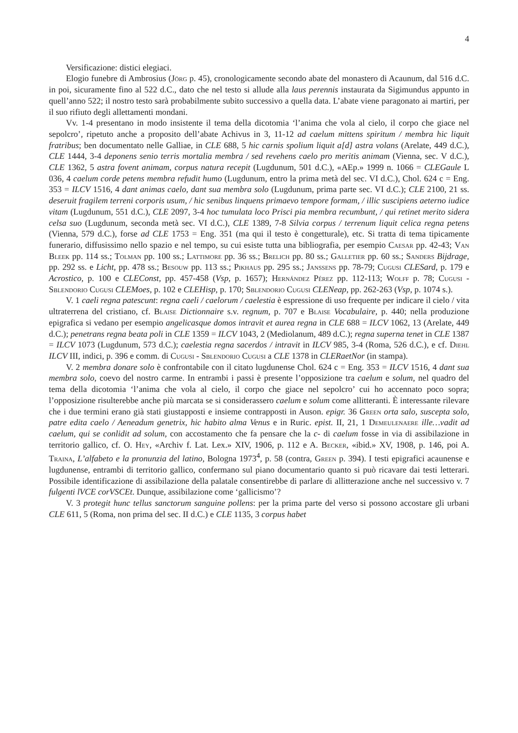4
Versificazione: distici elegiaci.
Elogio funebre di Ambrosius (Jörg p. 45), cronologicamente secondo abate del monastero di Acaunum, dal 516 d.C. in poi, sicuramente fino al 522 d.C., dato che nel testo si allude alla laus perennis instaurata da Sigimundus appunto in quell’anno 522; il nostro testo sarà probabilmente subito successivo a quella data. L’abate viene paragonato ai martiri, per il suo rifiuto degli allettamenti mondani.
Vv. 1-4 presentano in modo insistente il tema della dicotomia ‘l’anima che vola al cielo, il corpo che giace nel sepolcro’, ripetuto anche a proposito dell’abate Achivus in 3, 11-12 ad caelum mittens spiritum / membra hic liquit fratribus; ben documentato nelle Galliae, in CLE 688, 5 hic carnis spolium liquit a[d] astra volans (Arelate, 449 d.C.), CLE 1444, 3-4 deponens senio terris mortalia membra / sed revehens caelo pro meritis animam (Vienna, sec. V d.C.), CLE 1362, 5 astra fovent animam, corpus natura recepit (Lugdunum, 501 d.C.), «AEp.» 1999 n. 1066 = CLEGaule L 036, 4 caelum corde petens membra refudit humo (Lugdunum, entro la prima metà del sec. VI d.C.), Chol. 624 c = Eng. 353 = ILCV 1516, 4 dant animas caelo, dant sua membra solo (Lugdunum, prima parte sec. VI d.C.); CLE 2100, 21 ss. deseruit fragilem terreni corporis usum, / hic senibus linquens primaevo tempore formam, / illic suscipiens aeterno iudice vitam (Lugdunum, 551 d.C.), CLE 2097, 3-4 hoc tumulata loco Prisci pia membra recumbunt, / qui retinet merito sidera celsa suo (Lugdunum, seconda metà sec. VI d.C.), CLE 1389, 7-8 Silvia corpus / terrenum liquit celica regna petens (Vienna, 579 d.C.), forse ad CLE 1753 = Eng. 351 (ma qui il testo è congetturale), etc. Si tratta di tema tipicamente funerario, diffusissimo nello spazio e nel tempo, su cui esiste tutta una bibliografia, per esempio Caesar pp. 42-43; Van Bleek pp. 114 ss.; Tolman pp. 100 ss.; Lattimore pp. 36 ss.; Brelich pp. 80 ss.; Galletier pp. 60 ss.; Sanders Bijdrage, pp. 292 ss. e Licht, pp. 478 ss.; Besouw pp. 113 ss.; Pikhaus pp. 295 ss.; Janssens pp. 78-79; Cugusi CLESard, p. 179 e Acrostico, p. 100 e CLEConst, pp. 457-458 (Vsp, p. 1657); Hernández Pérez pp. 112-113; Wolff p. 78; Cugusi - Sblendorio Cugusi CLEMoes, p. 102 e CLEHisp, p. 170; Sblendorio Cugusi CLENeap, pp. 262-263 (Vsp, p. 1074 s.).
V. 1 caeli regna patescunt: regna caeli / caelorum / caelestia è espressione di uso frequente per indicare il cielo / vita ultraterrena del cristiano, cf. Blaise Dictionnaire s.v. regnum, p. 707 e Blaise Vocabulaire, p. 440; nella produzione epigrafica si vedano per esempio angelicasque domos intravit et aurea regna in CLE 688 = ILCV 1062, 13 (Arelate, 449 d.C.); penetrans regna beata poli in CLE 1359 = ILCV 1043, 2 (Mediolanum, 489 d.C.); regna superna tenet in CLE 1387 = ILCV 1073 (Lugdunum, 573 d.C.); caelestia regna sacerdos / intravit in ILCV 985, 3-4 (Roma, 526 d.C.), e cf. Diehl ILCV III, indici, p. 396 e comm. di Cugusi - Sblendorio Cugusi a CLE 1378 in CLERaetNor (in stampa).
V. 2 membra donare solo è confrontabile con il citato lugdunense Chol. 624 c = Eng. 353 = ILCV 1516, 4 dant sua membra solo, coevo del nostro carme. In entrambi i passi è presente l’opposizione tra caelum e solum, nel quadro del tema della dicotomia ‘l’anima che vola al cielo, il corpo che giace nel sepolcro’ cui ho accennato poco sopra; l’opposizione risulterebbe anche più marcata se si considerassero caelum e solum come allitteranti. È interessante rilevare che i due termini erano già stati giustapposti e insieme contrapposti in Auson. epigr. 36 Green orta salo, suscepta solo, patre edita caelo / Aeneadum genetrix, hic habito alma Venus e in Ruric. epist. II, 21, 1 Demeulenaere ille…vadit ad caelum, qui se conlidit ad solum, con accostamento che fa pensare che la c- di caelum fosse in via di assibilazione in territorio gallico, cf. O. Hey, «Archiv f. Lat. Lex.» XIV, 1906, p. 112 e A. Becker, «ibid.» XV, 1908, p. 146, poi A. Traina, L’alfabeto e la pronunzia del latino, Bologna 1973<sup>4</sup>, p. 58 (contra, Green p. 394). I testi epigrafici acaunense e lugdunense, entrambi di territorio gallico, confermano sul piano documentario quanto si può ricavare dai testi letterari. Possibile identificazione di assibilazione della palatale consentirebbe di parlare di allitterazione anche nel successivo v. 7 fulgenti lVCE corVSCEt. Dunque, assibilazione come ‘gallicismo’?
V. 3 protegit hunc tellus sanctorum sanguine pollens: per la prima parte del verso si possono accostare gli urbani CLE 611, 5 (Roma, non prima del sec. II d.C.) e CLE 1135, 3 corpus habet